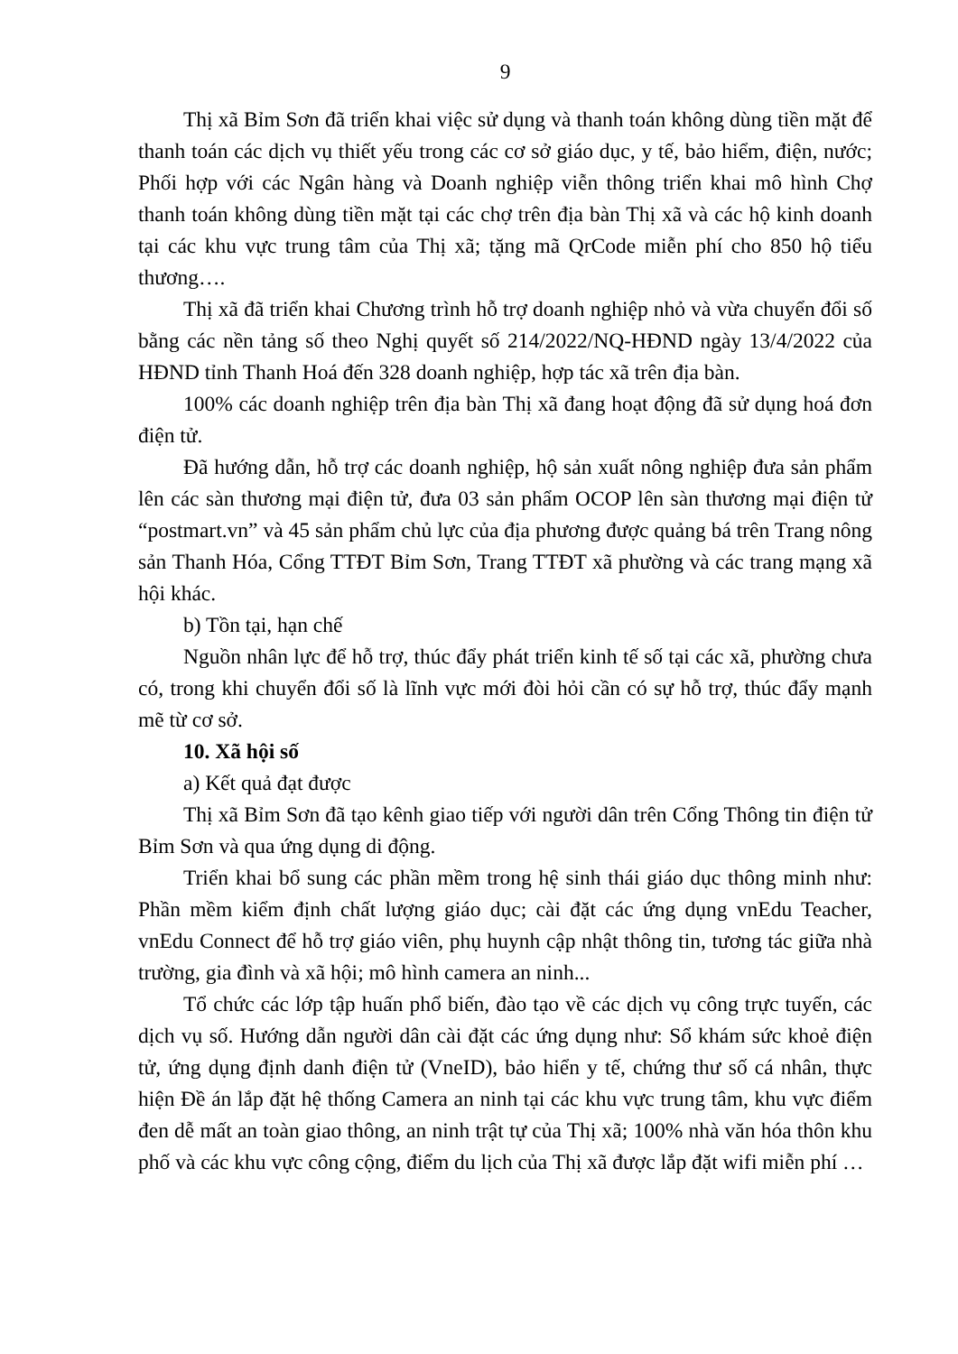9
Thị xã Bỉm Sơn đã triển khai việc sử dụng và thanh toán không dùng tiền mặt để thanh toán các dịch vụ thiết yếu trong các cơ sở giáo dục, y tế, bảo hiểm, điện, nước; Phối hợp với các Ngân hàng và Doanh nghiệp viễn thông triển khai mô hình Chợ thanh toán không dùng tiền mặt tại các chợ trên địa bàn Thị xã và các hộ kinh doanh tại các khu vực trung tâm của Thị xã; tặng mã QrCode miễn phí cho 850 hộ tiểu thương….
Thị xã đã triển khai Chương trình hỗ trợ doanh nghiệp nhỏ và vừa chuyển đổi số bằng các nền tảng số theo Nghị quyết số 214/2022/NQ-HĐND ngày 13/4/2022 của HĐND tỉnh Thanh Hoá đến 328 doanh nghiệp, hợp tác xã trên địa bàn.
100% các doanh nghiệp trên địa bàn Thị xã đang hoạt động đã sử dụng hoá đơn điện tử.
Đã hướng dẫn, hỗ trợ các doanh nghiệp, hộ sản xuất nông nghiệp đưa sản phẩm lên các sàn thương mại điện tử, đưa 03 sản phẩm OCOP lên sàn thương mại điện tử “postmart.vn” và 45 sản phẩm chủ lực của địa phương được quảng bá trên Trang nông sản Thanh Hóa, Cổng TTĐT Bỉm Sơn, Trang TTĐT xã phường và các trang mạng xã hội khác.
b) Tồn tại, hạn chế
Nguồn nhân lực để hỗ trợ, thúc đẩy phát triển kinh tế số tại các xã, phường chưa có, trong khi chuyển đổi số là lĩnh vực mới đòi hỏi cần có sự hỗ trợ, thúc đẩy mạnh mẽ từ cơ sở.
10. Xã hội số
a) Kết quả đạt được
Thị xã Bỉm Sơn đã tạo kênh giao tiếp với người dân trên Cổng Thông tin điện tử Bỉm Sơn và qua ứng dụng di động.
Triển khai bổ sung các phần mềm trong hệ sinh thái giáo dục thông minh như: Phần mềm kiểm định chất lượng giáo dục; cài đặt các ứng dụng vnEdu Teacher, vnEdu Connect để hỗ trợ giáo viên, phụ huynh cập nhật thông tin, tương tác giữa nhà trường, gia đình và xã hội; mô hình camera an ninh...
Tổ chức các lớp tập huấn phổ biến, đào tạo về các dịch vụ công trực tuyến, các dịch vụ số. Hướng dẫn người dân cài đặt các ứng dụng như: Sổ khám sức khoẻ điện tử, ứng dụng định danh điện tử (VneID), bảo hiển y tế, chứng thư số cá nhân, thực hiện Đề án lắp đặt hệ thống Camera an ninh tại các khu vực trung tâm, khu vực điểm đen dễ mất an toàn giao thông, an ninh trật tự của Thị xã; 100% nhà văn hóa thôn khu phố và các khu vực công cộng, điểm du lịch của Thị xã được lắp đặt wifi miễn phí …